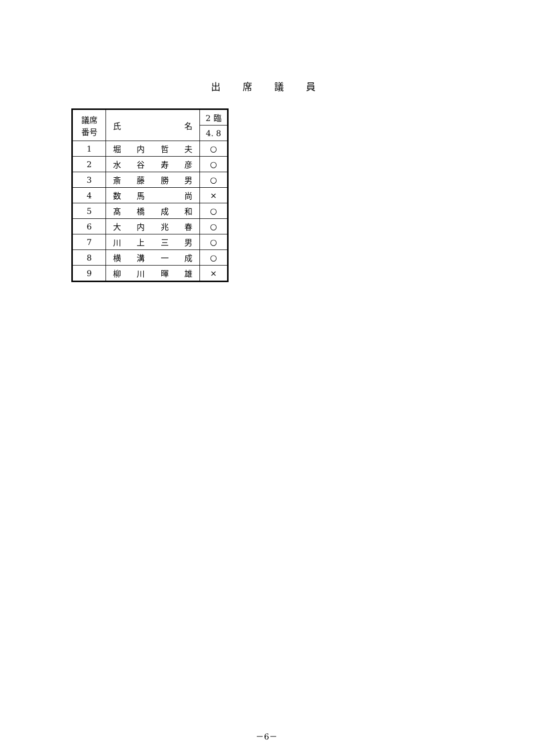出席議員
| 議席 番号 | 氏 名 | 2 臨 |
| --- | --- | --- |
| | | 4. 8 |
| 1 | 堀 内 哲 夫 | ○ |
| 2 | 水 谷 寿 彦 | ○ |
| 3 | 斎 藤 勝 男 | ○ |
| 4 | 数 馬 尚 | × |
| 5 | 髙 橋 成 和 | ○ |
| 6 | 大 内 兆 春 | ○ |
| 7 | 川 上 三 男 | ○ |
| 8 | 横 溝 一 成 | ○ |
| 9 | 柳 川 暉 雄 | × |
－6－